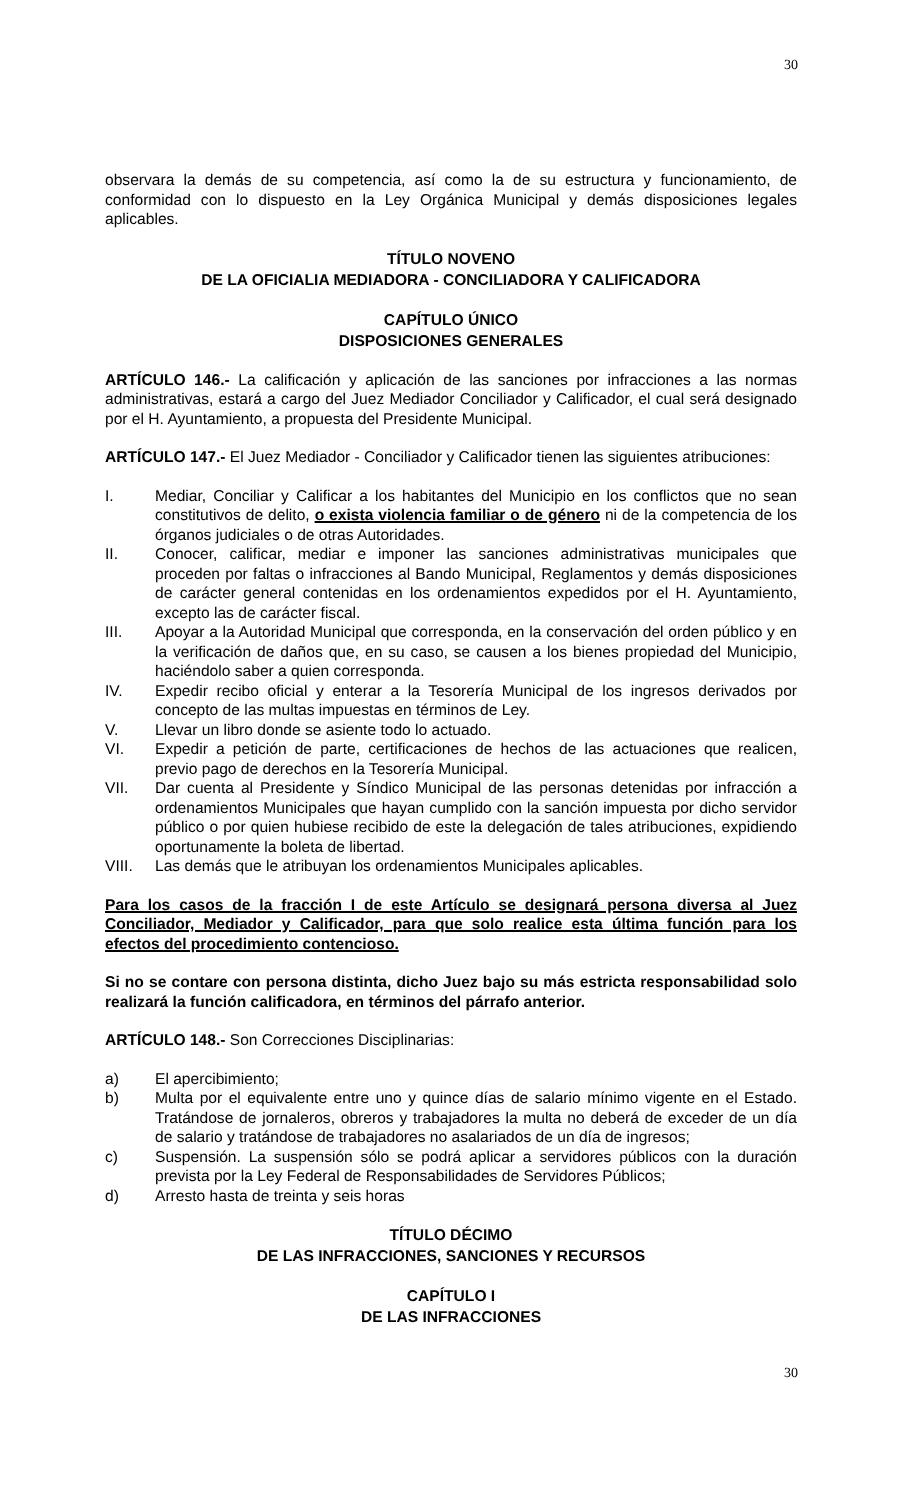30
observara la demás de su competencia, así como la de su estructura y funcionamiento, de conformidad con lo dispuesto en la Ley Orgánica Municipal y demás disposiciones legales aplicables.
TÍTULO NOVENO
DE LA OFICIALIA MEDIADORA - CONCILIADORA Y CALIFICADORA
CAPÍTULO ÚNICO
DISPOSICIONES GENERALES
ARTÍCULO 146.- La calificación y aplicación de las sanciones por infracciones a las normas administrativas, estará a cargo del Juez Mediador Conciliador y Calificador, el cual será designado por el H. Ayuntamiento, a propuesta del Presidente Municipal.
ARTÍCULO 147.- El Juez Mediador - Conciliador y Calificador tienen las siguientes atribuciones:
I. Mediar, Conciliar y Calificar a los habitantes del Municipio en los conflictos que no sean constitutivos de delito, o exista violencia familiar o de género ni de la competencia de los órganos judiciales o de otras Autoridades.
II. Conocer, calificar, mediar e imponer las sanciones administrativas municipales que proceden por faltas o infracciones al Bando Municipal, Reglamentos y demás disposiciones de carácter general contenidas en los ordenamientos expedidos por el H. Ayuntamiento, excepto las de carácter fiscal.
III. Apoyar a la Autoridad Municipal que corresponda, en la conservación del orden público y en la verificación de daños que, en su caso, se causen a los bienes propiedad del Municipio, haciéndolo saber a quien corresponda.
IV. Expedir recibo oficial y enterar a la Tesorería Municipal de los ingresos derivados por concepto de las multas impuestas en términos de Ley.
V. Llevar un libro donde se asiente todo lo actuado.
VI. Expedir a petición de parte, certificaciones de hechos de las actuaciones que realicen, previo pago de derechos en la Tesorería Municipal.
VII. Dar cuenta al Presidente y Síndico Municipal de las personas detenidas por infracción a ordenamientos Municipales que hayan cumplido con la sanción impuesta por dicho servidor público o por quien hubiese recibido de este la delegación de tales atribuciones, expidiendo oportunamente la boleta de libertad.
VIII. Las demás que le atribuyan los ordenamientos Municipales aplicables.
Para los casos de la fracción I de este Artículo se designará persona diversa al Juez Conciliador, Mediador y Calificador, para que solo realice esta última función para los efectos del procedimiento contencioso.
Si no se contare con persona distinta, dicho Juez bajo su más estricta responsabilidad solo realizará la función calificadora, en términos del párrafo anterior.
ARTÍCULO 148.- Son Correcciones Disciplinarias:
a) El apercibimiento;
b) Multa por el equivalente entre uno y quince días de salario mínimo vigente en el Estado. Tratándose de jornaleros, obreros y trabajadores la multa no deberá de exceder de un día de salario y tratándose de trabajadores no asalariados de un día de ingresos;
c) Suspensión. La suspensión sólo se podrá aplicar a servidores públicos con la duración prevista por la Ley Federal de Responsabilidades de Servidores Públicos;
d) Arresto hasta de treinta y seis horas
TÍTULO DÉCIMO
DE LAS INFRACCIONES, SANCIONES Y RECURSOS
CAPÍTULO I
DE LAS INFRACCIONES
30